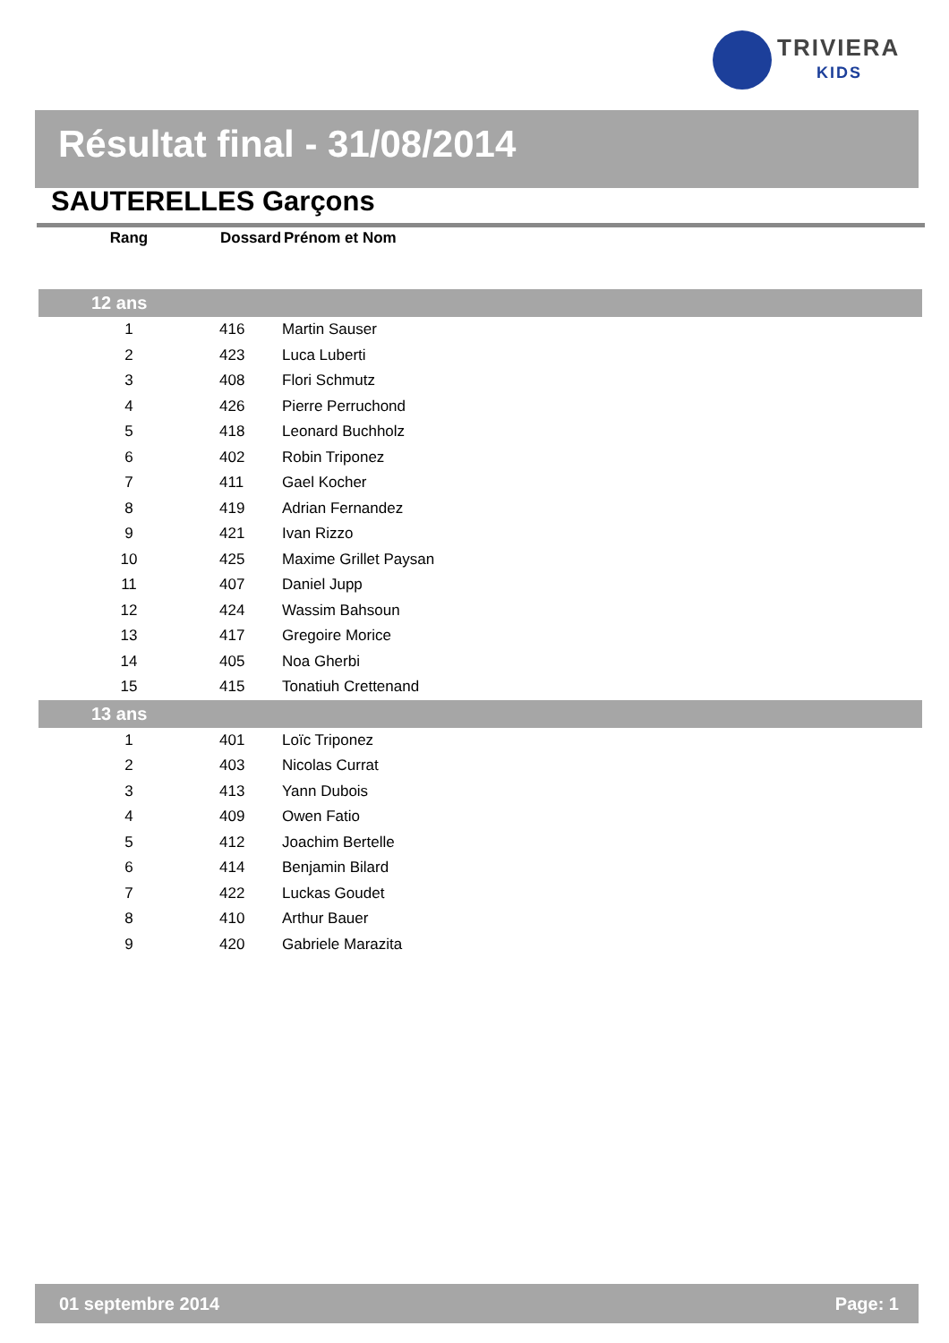TRIVIERA
KIDS
Résultat final - 31/08/2014
SAUTERELLES Garçons
| Rang | Dossard | Prénom et Nom |
| --- | --- | --- |
| 12 ans | | |
| 1 | 416 | Martin Sauser |
| 2 | 423 | Luca Luberti |
| 3 | 408 | Flori Schmutz |
| 4 | 426 | Pierre Perruchond |
| 5 | 418 | Leonard Buchholz |
| 6 | 402 | Robin Triponez |
| 7 | 411 | Gael Kocher |
| 8 | 419 | Adrian Fernandez |
| 9 | 421 | Ivan Rizzo |
| 10 | 425 | Maxime Grillet Paysan |
| 11 | 407 | Daniel Jupp |
| 12 | 424 | Wassim Bahsoun |
| 13 | 417 | Gregoire Morice |
| 14 | 405 | Noa Gherbi |
| 15 | 415 | Tonatiuh Crettenand |
| 13 ans | | |
| 1 | 401 | Loïc Triponez |
| 2 | 403 | Nicolas Currat |
| 3 | 413 | Yann Dubois |
| 4 | 409 | Owen Fatio |
| 5 | 412 | Joachim Bertelle |
| 6 | 414 | Benjamin Bilard |
| 7 | 422 | Luckas Goudet |
| 8 | 410 | Arthur Bauer |
| 9 | 420 | Gabriele Marazita |
01 septembre 2014 Page: 1